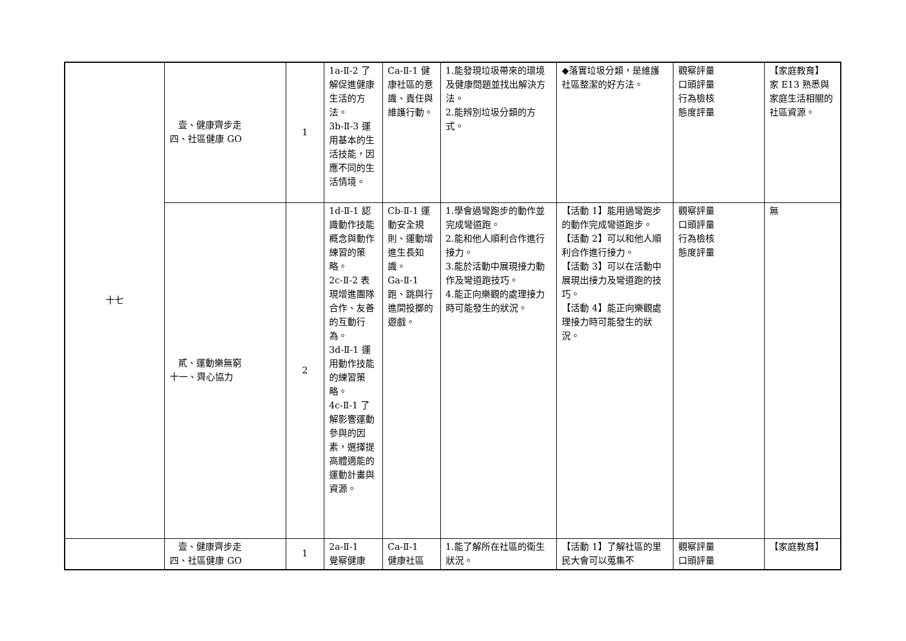| 十七 | 壹、健康齊步走 四、社區健康 GO | 1 | 1a-Ⅱ-2 了解促進健康生活的方法。 3b-Ⅱ-3 運用基本的生活技能，因應不同的生活情境。 | Ca-Ⅱ-1 健康社區的意識、責任與維護行動。 | 1.能發現垃圾帶來的環境及健康問題並找出解決方法。 2.能辨別垃圾分類的方式。 | ◆落實垃圾分類，是維護社區整潔的好方法。 | 觀察評量 口頭評量 行為檢核 態度評量 | 【家庭教育】 家 E13 熟悉與家庭生活相關的社區資源。 |
| | 貳、運動樂無窮 十一、齊心協力 | 2 | 1d-Ⅱ-1 認識動作技能概念與動作練習的策略。 2c-Ⅱ-2 表現增進團隊合作、友善的互動行為。 3d-Ⅱ-1 運用動作技能的練習策略。 4c-Ⅱ-1 了解影響運動參與的因素，選擇提高體適能的運動計畫與資源。 | Cb-Ⅱ-1 運動安全規則、運動增進生長知識。 Ga-Ⅱ-1 跑、跳與行進間投擲的遊戲。 | 1.學會過彎跑步的動作並完成彎道跑。 2.能和他人順利合作進行接力。 3.能於活動中展現接力動作及彎道跑技巧。 4.能正向樂觀的處理接力時可能發生的狀況。 | 【活動 1】能用過彎跑步的動作完成彎道跑步。 【活動 2】可以和他人順利合作進行接力。 【活動 3】可以在活動中展現出接力及彎道跑的技巧。 【活動 4】能正向樂觀處理接力時可能發生的狀況。 | 觀察評量 口頭評量 行為檢核 態度評量 | 無 |
| | 壹、健康齊步走 四、社區健康 GO | 1 | 2a-Ⅱ-1 覺察健康 | Ca-Ⅱ-1 健康社區 | 1.能了解所在社區的衛生狀況。 | 【活動 1】了解社區的里民大會可以蒐集不 | 觀察評量 口頭評量 | 【家庭教育】 |